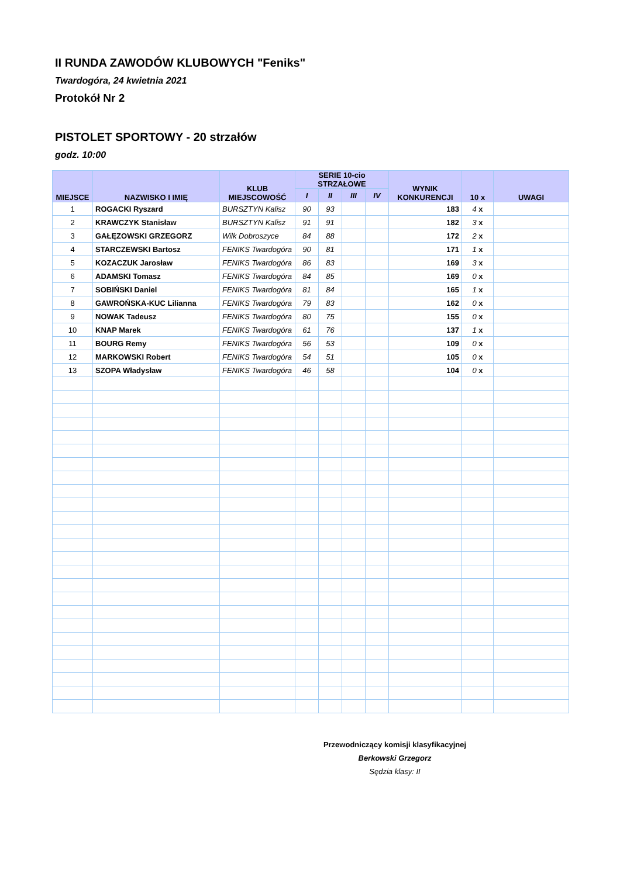II RUNDA ZAWODÓW KLUBOWYCH "Feniks"
Twardogóra, 24 kwietnia 2021
Protokół Nr 2
PISTOLET SPORTOWY - 20 strzałów
godz. 10:00
| MIEJSCE | NAZWISKO I IMIĘ | KLUB MIEJSCOWOŚĆ | SERIE 10-cio STRZAŁOWE | | | | WYNIK KONKURENCJI | 10 x | UWAGI |
| --- | --- | --- | --- | --- | --- | --- | --- | --- | --- |
| | | | I | II | III | IV | | | |
| 1 | ROGACKI Ryszard | BURSZTYN Kalisz | 90 | 93 | | | 183 | 4 x | |
| 2 | KRAWCZYK Stanisław | BURSZTYN Kalisz | 91 | 91 | | | 182 | 3 x | |
| 3 | GAŁĘZOWSKI GRZEGORZ | Wilk Dobroszyce | 84 | 88 | | | 172 | 2 x | |
| 4 | STARCZEWSKI Bartosz | FENIKS Twardogóra | 90 | 81 | | | 171 | 1 x | |
| 5 | KOZACZUK Jarosław | FENIKS Twardogóra | 86 | 83 | | | 169 | 3 x | |
| 6 | ADAMSKI Tomasz | FENIKS Twardogóra | 84 | 85 | | | 169 | 0 x | |
| 7 | SOBIŃSKI Daniel | FENIKS Twardogóra | 81 | 84 | | | 165 | 1 x | |
| 8 | GAWROŃSKA-KUC Lilianna | FENIKS Twardogóra | 79 | 83 | | | 162 | 0 x | |
| 9 | NOWAK Tadeusz | FENIKS Twardogóra | 80 | 75 | | | 155 | 0 x | |
| 10 | KNAP Marek | FENIKS Twardogóra | 61 | 76 | | | 137 | 1 x | |
| 11 | BOURG Remy | FENIKS Twardogóra | 56 | 53 | | | 109 | 0 x | |
| 12 | MARKOWSKI Robert | FENIKS Twardogóra | 54 | 51 | | | 105 | 0 x | |
| 13 | SZOPA Władysław | FENIKS Twardogóra | 46 | 58 | | | 104 | 0 x | |
Przewodniczący komisji klasyfikacyjnej
Berkowski Grzegorz
Sędzia klasy: II